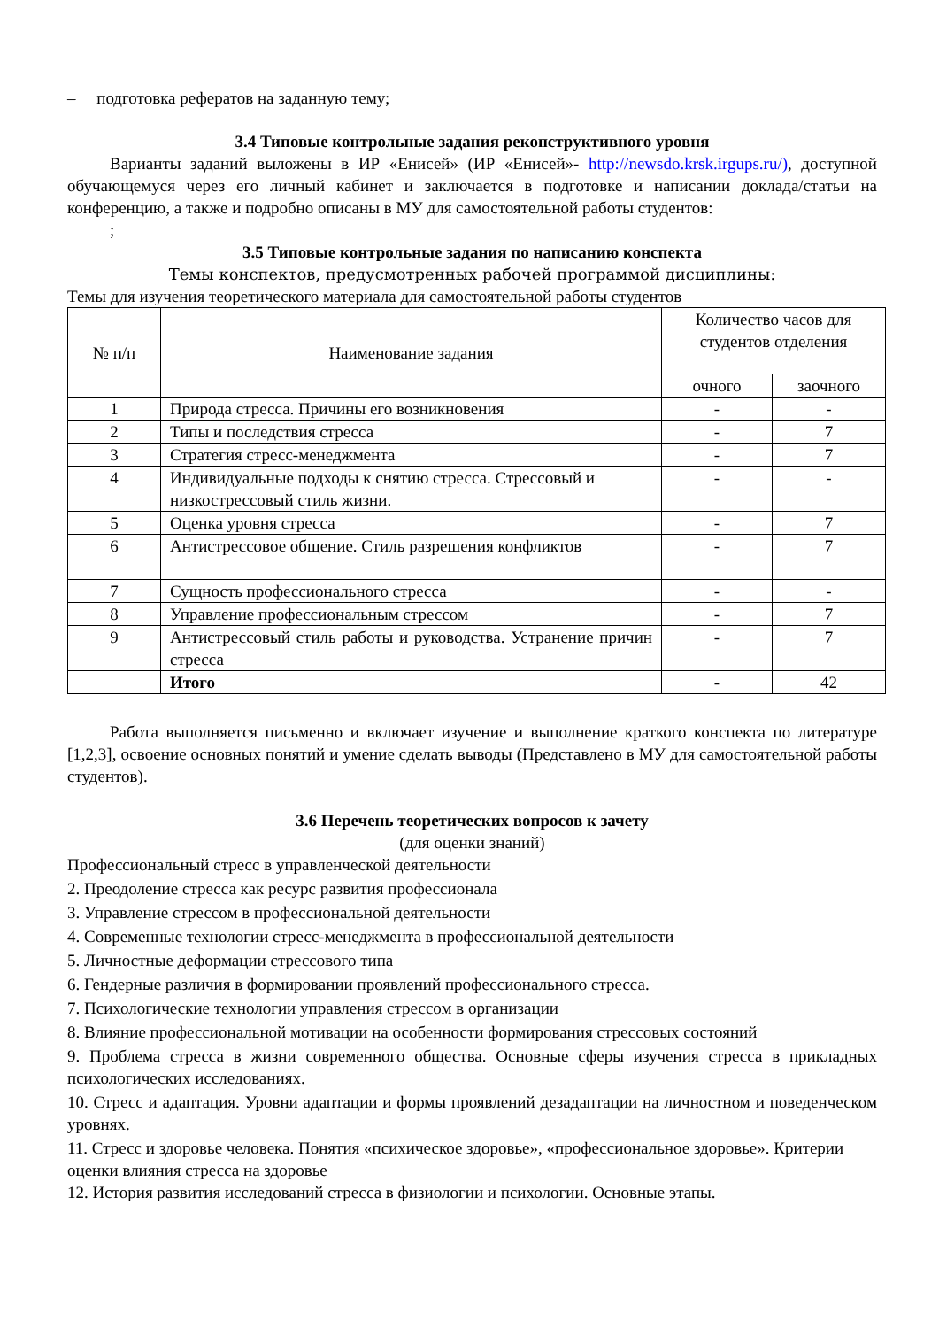– подготовка рефератов на заданную тему;
3.4 Типовые контрольные задания реконструктивного уровня
Варианты заданий выложены в ИР «Енисей» (ИР «Енисей»- http://newsdo.krsk.irgups.ru/), доступной обучающемуся через его личный кабинет и заключается в подготовке и написании доклада/статьи на конференцию, а также и подробно описаны в МУ для самостоятельной работы студентов:
;
3.5 Типовые контрольные задания по написанию конспекта
Темы конспектов, предусмотренных рабочей программой дисциплины:
Темы для изучения теоретического материала для самостоятельной работы студентов
| № п/п | Наименование задания | Количество часов для студентов отделения | |
| --- | --- | --- | --- |
| | | очного | заочного |
| 1 | Природа стресса. Причины его возникновения | - | - |
| 2 | Типы и последствия стресса | - | 7 |
| 3 | Стратегия стресс-менеджмента | - | 7 |
| 4 | Индивидуальные подходы к снятию стресса. Стрессовый и низкострессовый стиль жизни. | - | - |
| 5 | Оценка уровня стресса | - | 7 |
| 6 | Антистрессовое общение. Стиль разрешения конфликтов | - | 7 |
| 7 | Сущность профессионального стресса | - | - |
| 8 | Управление профессиональным стрессом | - | 7 |
| 9 | Антистрессовый стиль работы и руководства. Устранение причин стресса | - | 7 |
| | Итого | - | 42 |
Работа выполняется письменно и включает изучение и выполнение краткого конспекта по литературе [1,2,3], освоение основных понятий и умение сделать выводы (Представлено в МУ для самостоятельной работы студентов).
3.6 Перечень теоретических вопросов к зачету
(для оценки знаний)
Профессиональный стресс в управленческой деятельности
2. Преодоление стресса как ресурс развития профессионала
3. Управление стрессом в профессиональной деятельности
4. Современные технологии стресс-менеджмента в профессиональной деятельности
5. Личностные деформации стрессового типа
6. Гендерные различия в формировании проявлений профессионального стресса.
7. Психологические технологии управления стрессом в организации
8. Влияние профессиональной мотивации на особенности формирования стрессовых состояний
9. Проблема стресса в жизни современного общества. Основные сферы изучения стресса в прикладных психологических исследованиях.
10. Стресс и адаптация. Уровни адаптации и формы проявлений дезадаптации на личностном и поведенческом уровнях.
11. Стресс и здоровье человека. Понятия «психическое здоровье», «профессиональное здоровье». Критерии оценки влияния стресса на здоровье
12. История развития исследований стресса в физиологии и психологии. Основные этапы.